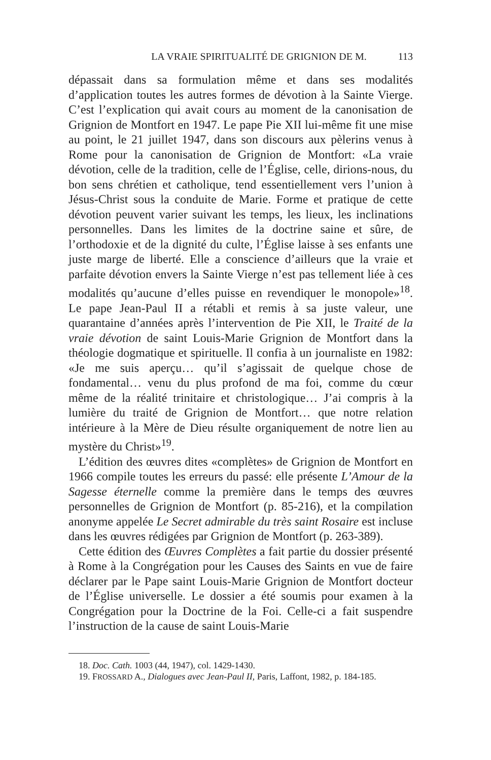LA VRAIE SPIRITUALITÉ DE GRIGNION DE M. 113
dépassait dans sa formulation même et dans ses modalités d’application toutes les autres formes de dévotion à la Sainte Vierge. C’est l’explication qui avait cours au moment de la canonisation de Grignion de Montfort en 1947. Le pape Pie XII lui-même fit une mise au point, le 21 juillet 1947, dans son discours aux pèlerins venus à Rome pour la canonisation de Grignion de Montfort: «La vraie dévotion, celle de la tradition, celle de l’Église, celle, dirions-nous, du bon sens chrétien et catholique, tend essentiellement vers l’union à Jésus-Christ sous la conduite de Marie. Forme et pratique de cette dévotion peuvent varier suivant les temps, les lieux, les inclinations personnelles. Dans les limites de la doctrine saine et sûre, de l’orthodoxie et de la dignité du culte, l’Église laisse à ses enfants une juste marge de liberté. Elle a conscience d’ailleurs que la vraie et parfaite dévotion envers la Sainte Vierge n’est pas tellement liée à ces modalités qu’aucune d’elles puisse en revendiquer le monopole»<sup>18</sup>. Le pape Jean-Paul II a rétabli et remis à sa juste valeur, une quarantaine d’années après l’intervention de Pie XII, le Traité de la vraie dévotion de saint Louis-Marie Grignion de Montfort dans la théologie dogmatique et spirituelle. Il confia à un journaliste en 1982: «Je me suis aperçu… qu’il s’agissait de quelque chose de fondamental… venu du plus profond de ma foi, comme du cœur même de la réalité trinitaire et christologique… J’ai compris à la lumière du traité de Grignion de Montfort… que notre relation intérieure à la Mère de Dieu résulte organiquement de notre lien au mystère du Christ»<sup>19</sup>.
L’édition des œuvres dites «complètes» de Grignion de Montfort en 1966 compile toutes les erreurs du passé: elle présente L’Amour de la Sagesse éternelle comme la première dans le temps des œuvres personnelles de Grignion de Montfort (p. 85-216), et la compilation anonyme appelée Le Secret admirable du très saint Rosaire est incluse dans les œuvres rédigées par Grignion de Montfort (p. 263-389).
Cette édition des Œuvres Complètes a fait partie du dossier présenté à Rome à la Congrégation pour les Causes des Saints en vue de faire déclarer par le Pape saint Louis-Marie Grignion de Montfort docteur de l’Église universelle. Le dossier a été soumis pour examen à la Congrégation pour la Doctrine de la Foi. Celle-ci a fait suspendre l’instruction de la cause de saint Louis-Marie
18. Doc. Cath. 1003 (44, 1947), col. 1429-1430.
19. FROSSARD A., Dialogues avec Jean-Paul II, Paris, Laffont, 1982, p. 184-185.